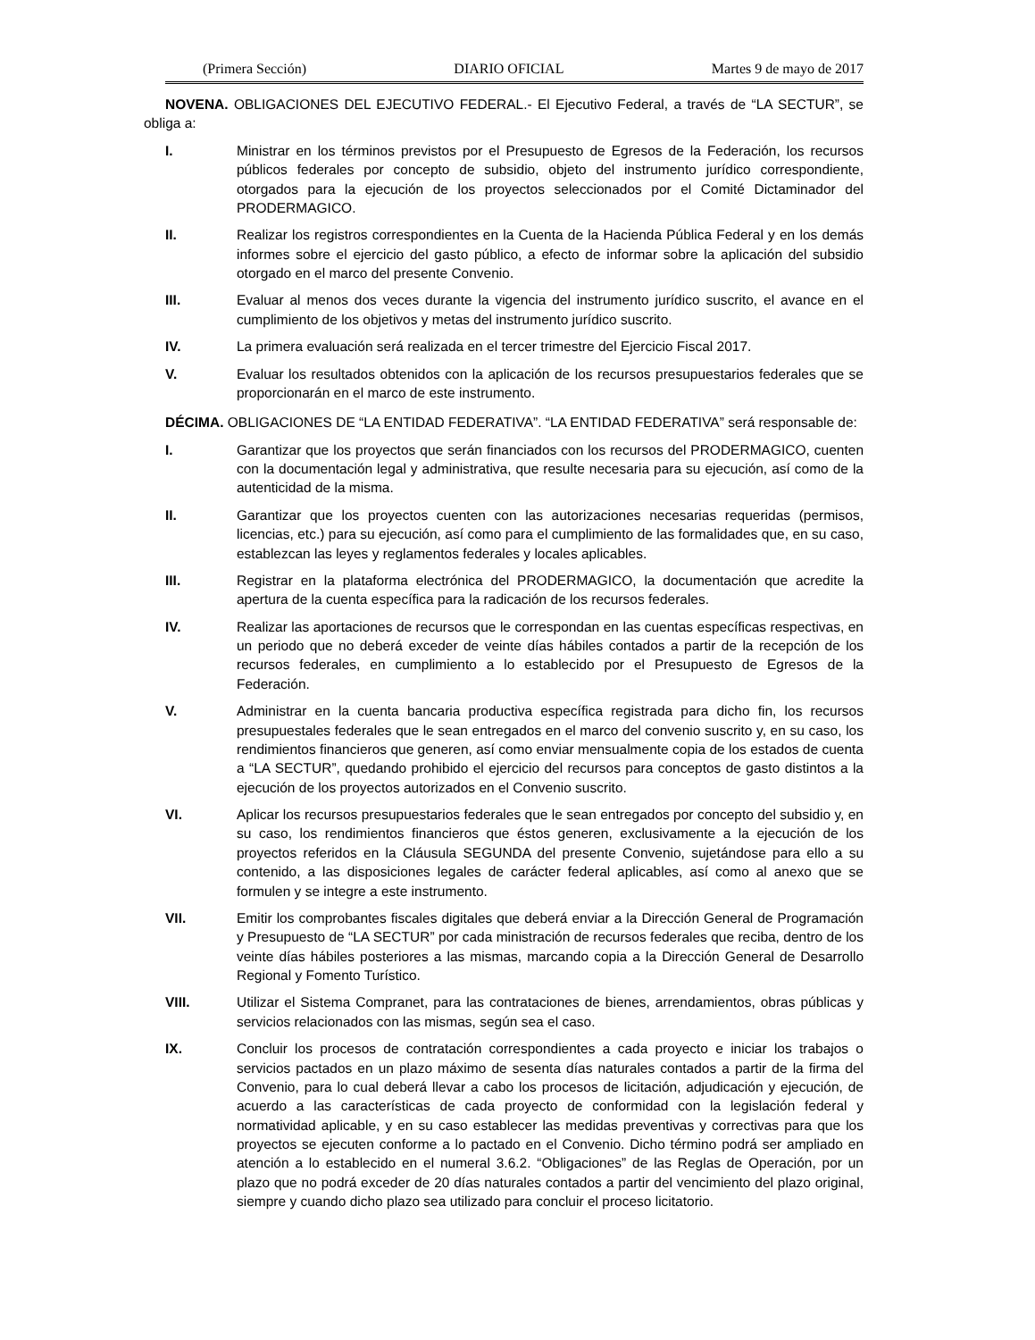(Primera Sección) DIARIO OFICIAL Martes 9 de mayo de 2017
NOVENA. OBLIGACIONES DEL EJECUTIVO FEDERAL.- El Ejecutivo Federal, a través de “LA SECTUR”, se obliga a:
I. Ministrar en los términos previstos por el Presupuesto de Egresos de la Federación, los recursos públicos federales por concepto de subsidio, objeto del instrumento jurídico correspondiente, otorgados para la ejecución de los proyectos seleccionados por el Comité Dictaminador del PRODERMAGICO.
II. Realizar los registros correspondientes en la Cuenta de la Hacienda Pública Federal y en los demás informes sobre el ejercicio del gasto público, a efecto de informar sobre la aplicación del subsidio otorgado en el marco del presente Convenio.
III. Evaluar al menos dos veces durante la vigencia del instrumento jurídico suscrito, el avance en el cumplimiento de los objetivos y metas del instrumento jurídico suscrito.
IV. La primera evaluación será realizada en el tercer trimestre del Ejercicio Fiscal 2017.
V. Evaluar los resultados obtenidos con la aplicación de los recursos presupuestarios federales que se proporcionarán en el marco de este instrumento.
DÉCIMA. OBLIGACIONES DE “LA ENTIDAD FEDERATIVA”. “LA ENTIDAD FEDERATIVA” será responsable de:
I. Garantizar que los proyectos que serán financiados con los recursos del PRODERMAGICO, cuenten con la documentación legal y administrativa, que resulte necesaria para su ejecución, así como de la autenticidad de la misma.
II. Garantizar que los proyectos cuenten con las autorizaciones necesarias requeridas (permisos, licencias, etc.) para su ejecución, así como para el cumplimiento de las formalidades que, en su caso, establezcan las leyes y reglamentos federales y locales aplicables.
III. Registrar en la plataforma electrónica del PRODERMAGICO, la documentación que acredite la apertura de la cuenta específica para la radicación de los recursos federales.
IV. Realizar las aportaciones de recursos que le correspondan en las cuentas específicas respectivas, en un periodo que no deberá exceder de veinte días hábiles contados a partir de la recepción de los recursos federales, en cumplimiento a lo establecido por el Presupuesto de Egresos de la Federación.
V. Administrar en la cuenta bancaria productiva específica registrada para dicho fin, los recursos presupuestales federales que le sean entregados en el marco del convenio suscrito y, en su caso, los rendimientos financieros que generen, así como enviar mensualmente copia de los estados de cuenta a “LA SECTUR”, quedando prohibido el ejercicio del recursos para conceptos de gasto distintos a la ejecución de los proyectos autorizados en el Convenio suscrito.
VI. Aplicar los recursos presupuestarios federales que le sean entregados por concepto del subsidio y, en su caso, los rendimientos financieros que éstos generen, exclusivamente a la ejecución de los proyectos referidos en la Cláusula SEGUNDA del presente Convenio, sujetándose para ello a su contenido, a las disposiciones legales de carácter federal aplicables, así como al anexo que se formulen y se integre a este instrumento.
VII. Emitir los comprobantes fiscales digitales que deberá enviar a la Dirección General de Programación y Presupuesto de “LA SECTUR” por cada ministración de recursos federales que reciba, dentro de los veinte días hábiles posteriores a las mismas, marcando copia a la Dirección General de Desarrollo Regional y Fomento Turístico.
VIII. Utilizar el Sistema Compranet, para las contrataciones de bienes, arrendamientos, obras públicas y servicios relacionados con las mismas, según sea el caso.
IX. Concluir los procesos de contratación correspondientes a cada proyecto e iniciar los trabajos o servicios pactados en un plazo máximo de sesenta días naturales contados a partir de la firma del Convenio, para lo cual deberá llevar a cabo los procesos de licitación, adjudicación y ejecución, de acuerdo a las características de cada proyecto de conformidad con la legislación federal y normatividad aplicable, y en su caso establecer las medidas preventivas y correctivas para que los proyectos se ejecuten conforme a lo pactado en el Convenio. Dicho término podrá ser ampliado en atención a lo establecido en el numeral 3.6.2. “Obligaciones” de las Reglas de Operación, por un plazo que no podrá exceder de 20 días naturales contados a partir del vencimiento del plazo original, siempre y cuando dicho plazo sea utilizado para concluir el proceso licitatorio.